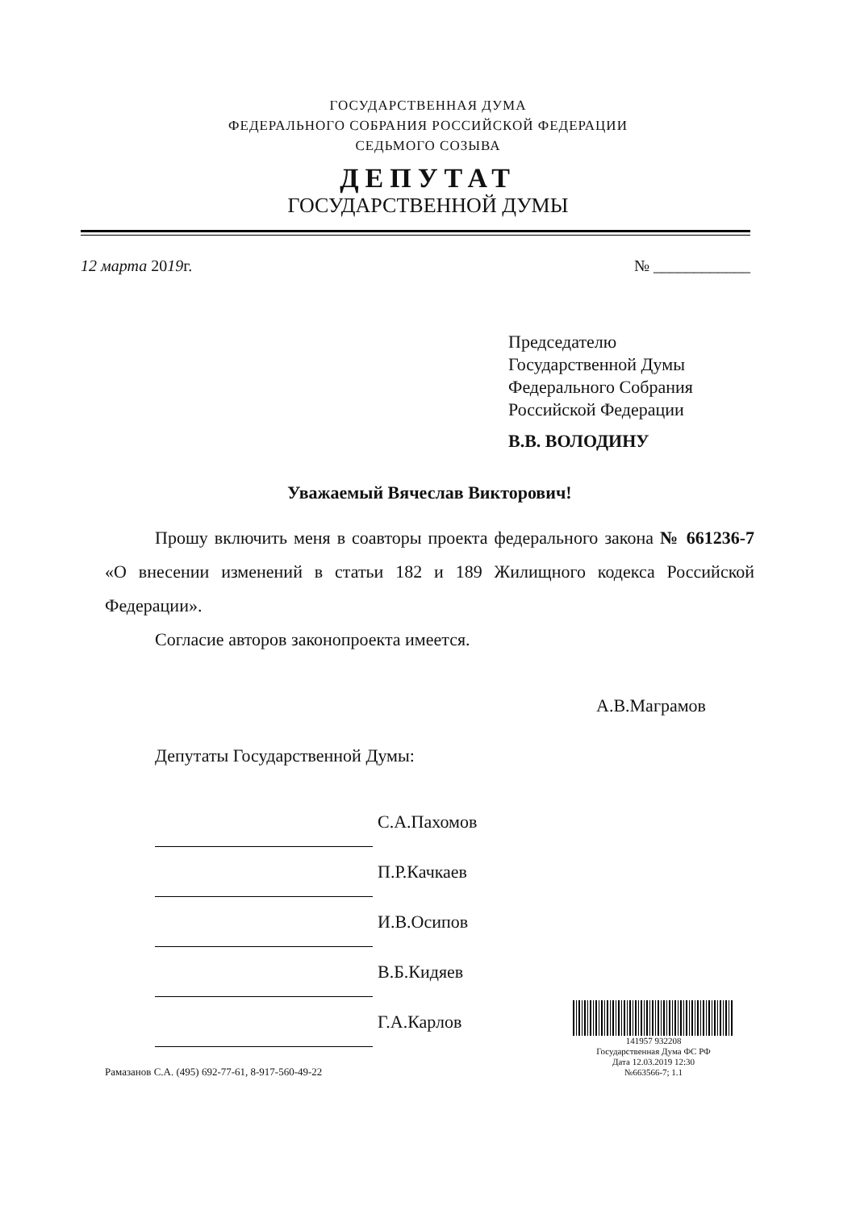ГОСУДАРСТВЕННАЯ ДУМА
ФЕДЕРАЛЬНОГО СОБРАНИЯ РОССИЙСКОЙ ФЕДЕРАЦИИ
СЕДЬМОГО СОЗЫВА
ДЕПУТАТ
ГОСУДАРСТВЕННОЙ ДУМЫ
12 марта 2019г. № ____________
Председателю
Государственной Думы
Федерального Собрания
Российской Федерации
В.В. ВОЛОДИНУ
Уважаемый Вячеслав Викторович!
Прошу включить меня в соавторы проекта федерального закона № 661236-7 «О внесении изменений в статьи 182 и 189 Жилищного кодекса Российской Федерации».
Согласие авторов законопроекта имеется.
А.В.Маграмов
Депутаты Государственной Думы:
С.А.Пахомов
П.Р.Качкаев
И.В.Осипов
В.Б.Кидяев
Г.А.Карлов
Рамазанов С.А. (495) 692-77-61, 8-917-560-49-22
141957 932208
Государственная Дума ФС РФ
Дата 12.03.2019 12:30
№663566-7; 1.1